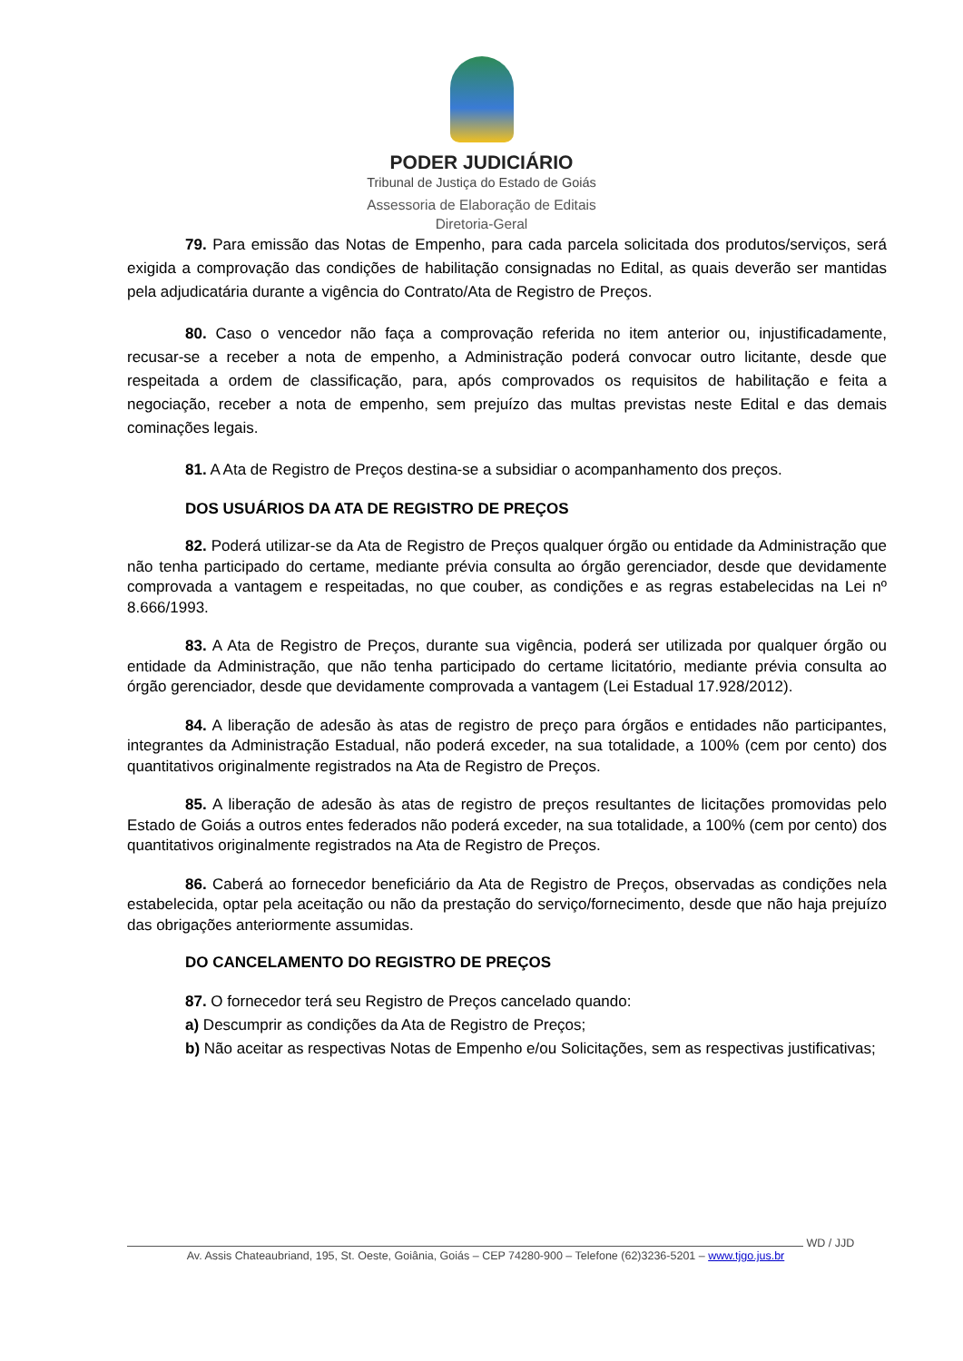PODER JUDICIÁRIO
Tribunal de Justiça do Estado de Goiás
Assessoria de Elaboração de Editais
Diretoria-Geral
79. Para emissão das Notas de Empenho, para cada parcela solicitada dos produtos/serviços, será exigida a comprovação das condições de habilitação consignadas no Edital, as quais deverão ser mantidas pela adjudicatária durante a vigência do Contrato/Ata de Registro de Preços.
80. Caso o vencedor não faça a comprovação referida no item anterior ou, injustificadamente, recusar-se a receber a nota de empenho, a Administração poderá convocar outro licitante, desde que respeitada a ordem de classificação, para, após comprovados os requisitos de habilitação e feita a negociação, receber a nota de empenho, sem prejuízo das multas previstas neste Edital e das demais cominações legais.
81. A Ata de Registro de Preços destina-se a subsidiar o acompanhamento dos preços.
DOS USUÁRIOS DA ATA DE REGISTRO DE PREÇOS
82. Poderá utilizar-se da Ata de Registro de Preços qualquer órgão ou entidade da Administração que não tenha participado do certame, mediante prévia consulta ao órgão gerenciador, desde que devidamente comprovada a vantagem e respeitadas, no que couber, as condições e as regras estabelecidas na Lei nº 8.666/1993.
83. A Ata de Registro de Preços, durante sua vigência, poderá ser utilizada por qualquer órgão ou entidade da Administração, que não tenha participado do certame licitatório, mediante prévia consulta ao órgão gerenciador, desde que devidamente comprovada a vantagem (Lei Estadual 17.928/2012).
84. A liberação de adesão às atas de registro de preço para órgãos e entidades não participantes, integrantes da Administração Estadual, não poderá exceder, na sua totalidade, a 100% (cem por cento) dos quantitativos originalmente registrados na Ata de Registro de Preços.
85. A liberação de adesão às atas de registro de preços resultantes de licitações promovidas pelo Estado de Goiás a outros entes federados não poderá exceder, na sua totalidade, a 100% (cem por cento) dos quantitativos originalmente registrados na Ata de Registro de Preços.
86. Caberá ao fornecedor beneficiário da Ata de Registro de Preços, observadas as condições nela estabelecida, optar pela aceitação ou não da prestação do serviço/fornecimento, desde que não haja prejuízo das obrigações anteriormente assumidas.
DO CANCELAMENTO DO REGISTRO DE PREÇOS
87. O fornecedor terá seu Registro de Preços cancelado quando:
a) Descumprir as condições da Ata de Registro de Preços;
b) Não aceitar as respectivas Notas de Empenho e/ou Solicitações, sem as respectivas justificativas;
WD / JJD
Av. Assis Chateaubriand, 195, St. Oeste, Goiânia, Goiás – CEP 74280-900 – Telefone (62)3236-5201 – www.tjgo.jus.br